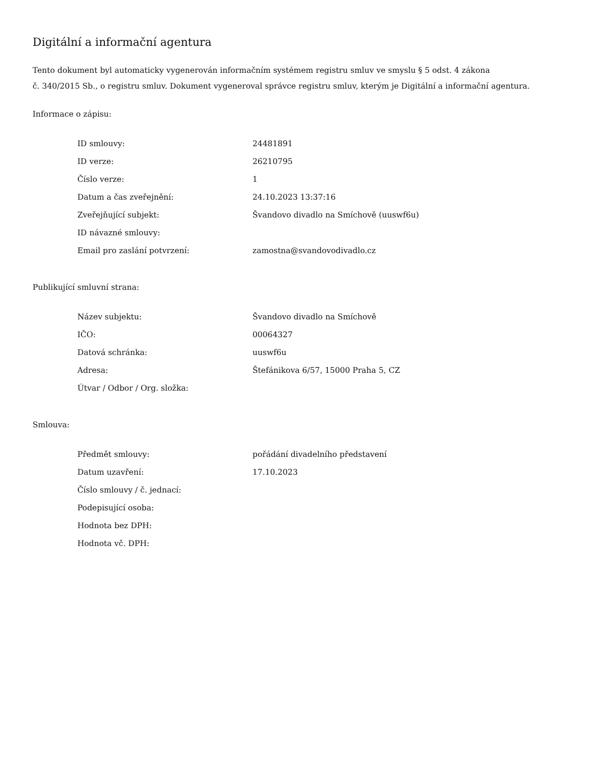Digitální a informační agentura
Tento dokument byl automaticky vygenerován informačním systémem registru smluv ve smyslu § 5 odst. 4 zákona
č. 340/2015 Sb., o registru smluv. Dokument vygeneroval správce registru smluv, kterým je Digitální a informační agentura.
Informace o zápisu:
| ID smlouvy: | 24481891 |
| ID verze: | 26210795 |
| Číslo verze: | 1 |
| Datum a čas zveřejnění: | 24.10.2023 13:37:16 |
| Zveřejňující subjekt: | Švandovo divadlo na Smíchově (uuswf6u) |
| ID návazné smlouvy: | |
| Email pro zaslání potvrzení: | zamostna@svandovodivadlo.cz |
Publikující smluvní strana:
| Název subjektu: | Švandovo divadlo na Smíchově |
| IČO: | 00064327 |
| Datová schránka: | uuswf6u |
| Adresa: | Štefánikova 6/57, 15000 Praha 5, CZ |
| Útvar / Odbor / Org. složka: | |
Smlouva:
| Předmět smlouvy: | pořádání divadelního představení |
| Datum uzavření: | 17.10.2023 |
| Číslo smlouvy / č. jednací: | |
| Podepisující osoba: | |
| Hodnota bez DPH: | |
| Hodnota vč. DPH: | |